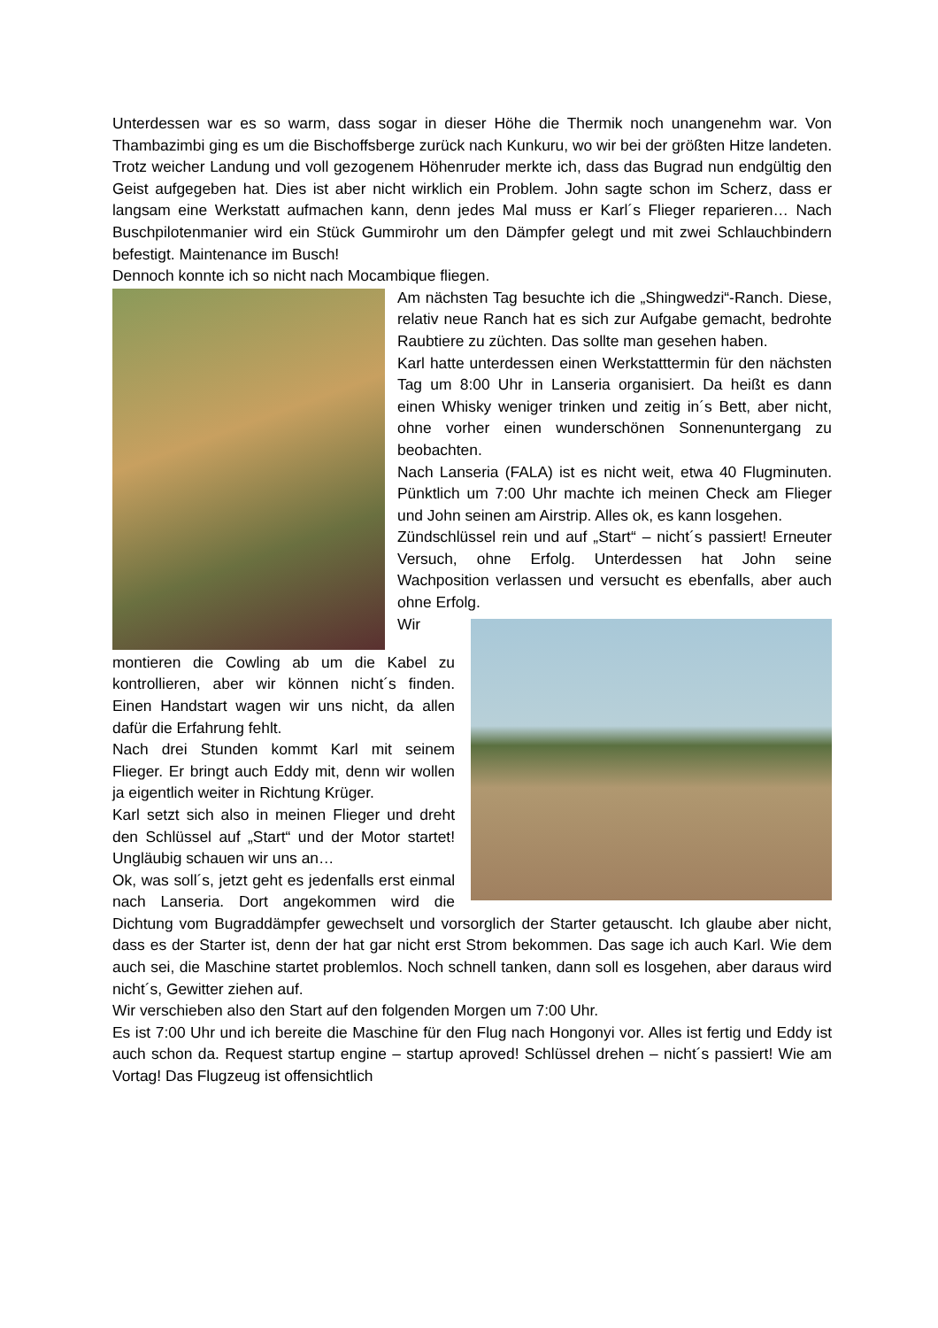Unterdessen war es so warm, dass sogar in dieser Höhe die Thermik noch unangenehm war. Von Thambazimbi ging es um die Bischoffsberge zurück nach Kunkuru, wo wir bei der größten Hitze landeten. Trotz weicher Landung und voll gezogenem Höhenruder merkte ich, dass das Bugrad nun endgültig den Geist aufgegeben hat. Dies ist aber nicht wirklich ein Problem. John sagte schon im Scherz, dass er langsam eine Werkstatt aufmachen kann, denn jedes Mal muss er Karl´s Flieger reparieren… Nach Buschpilotenmanier wird ein Stück Gummirohr um den Dämpfer gelegt und mit zwei Schlauchbindern befestigt. Maintenance im Busch!
Dennoch konnte ich so nicht nach Mocambique fliegen.
Am nächsten Tag besuchte ich die „Shingwedzi“-Ranch. Diese, relativ neue Ranch hat es sich zur Aufgabe gemacht, bedrohte Raubtiere zu züchten. Das sollte man gesehen haben.
Karl hatte unterdessen einen Werkstatttermin für den nächsten Tag um 8:00 Uhr in Lanseria organisiert. Da heißt es dann einen Whisky weniger trinken und zeitig in´s Bett, aber nicht, ohne vorher einen wunderschönen Sonnenuntergang zu beobachten.
Nach Lanseria (FALA) ist es nicht weit, etwa 40 Flugminuten. Pünktlich um 7:00 Uhr machte ich meinen Check am Flieger und John seinen am Airstrip. Alles ok, es kann losgehen.
Zündschlüssel rein und auf „Start“ – nicht´s passiert! Erneuter Versuch, ohne Erfolg. Unterdessen hat John seine Wachposition verlassen und versucht es ebenfalls, aber auch ohne Erfolg.
Wir montieren die Cowling ab um die Kabel zu kontrollieren, aber wir können nicht´s finden. Einen Handstart wagen wir uns nicht, da allen dafür die Erfahrung fehlt.
Nach drei Stunden kommt Karl mit seinem Flieger. Er bringt auch Eddy mit, denn wir wollen ja eigentlich weiter in Richtung Krüger.
Karl setzt sich also in meinen Flieger und dreht den Schlüssel auf „Start“ und der Motor startet! Ungläubig schauen wir uns an…
Ok, was soll´s, jetzt geht es jedenfalls erst einmal nach Lanseria. Dort angekommen wird die Dichtung vom Bugraddämpfer gewechselt und vorsorglich der Starter getauscht. Ich glaube aber nicht, dass es der Starter ist, denn der hat gar nicht erst Strom bekommen. Das sage ich auch Karl. Wie dem auch sei, die Maschine startet problemlos. Noch schnell tanken, dann soll es losgehen, aber daraus wird nicht´s, Gewitter ziehen auf.
Wir verschieben also den Start auf den folgenden Morgen um 7:00 Uhr.
Es ist 7:00 Uhr und ich bereite die Maschine für den Flug nach Hongonyi vor. Alles ist fertig und Eddy ist auch schon da. Request startup engine – startup aproved! Schlüssel drehen – nicht´s passiert! Wie am Vortag! Das Flugzeug ist offensichtlich